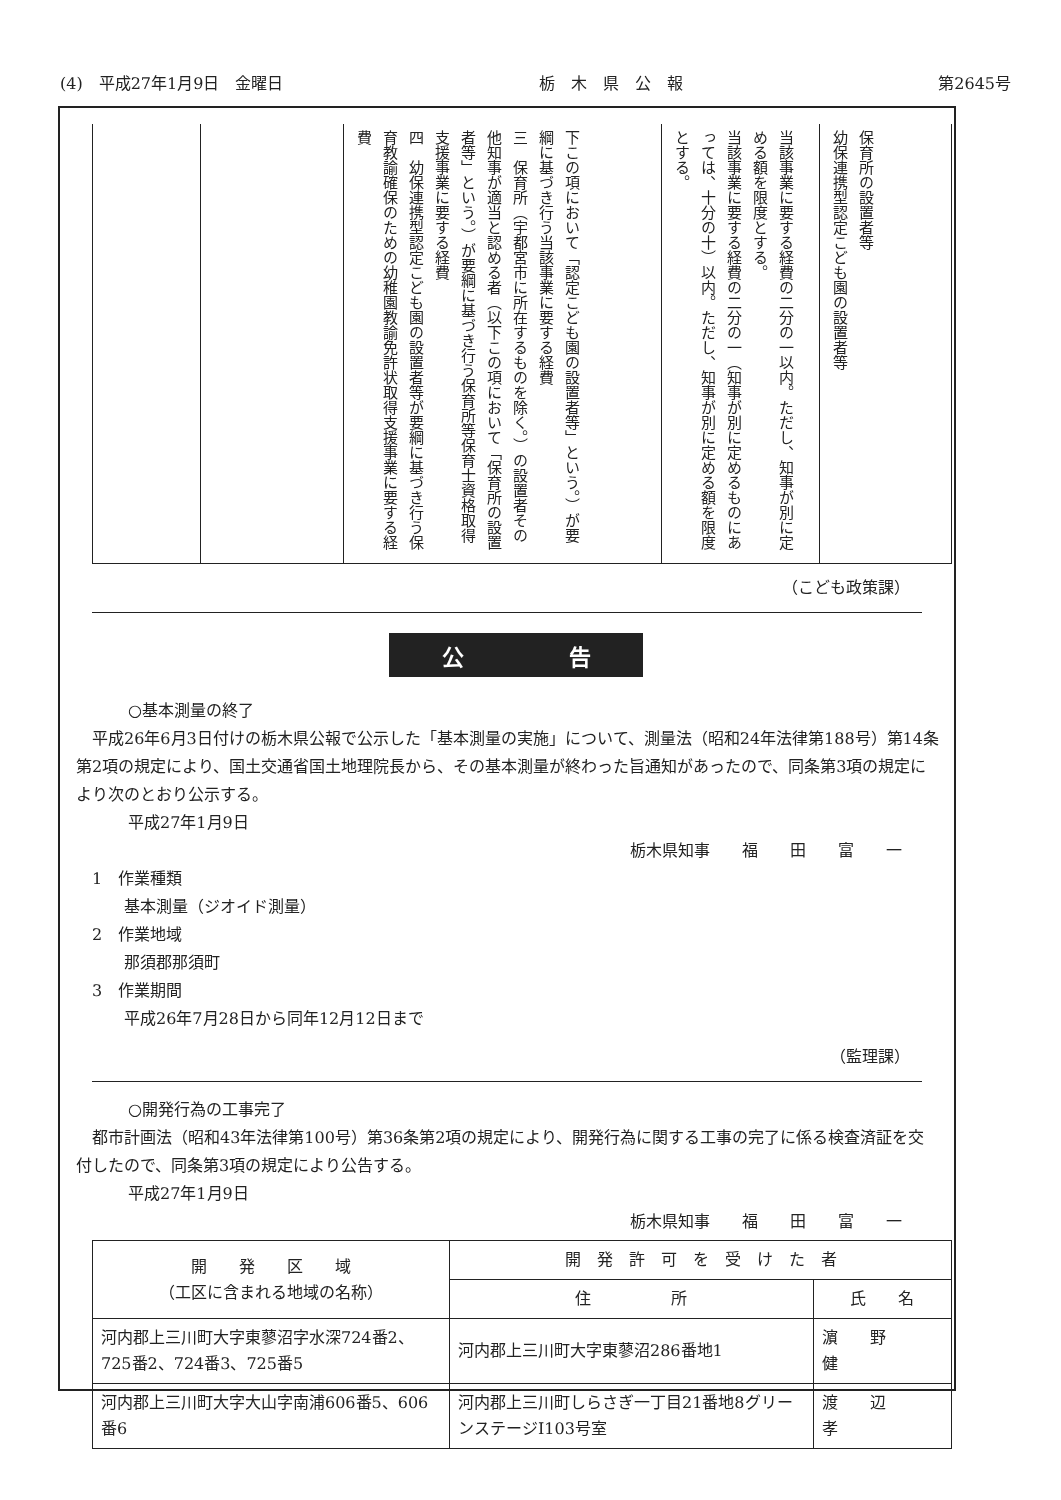(4)　平成27年1月9日　金曜日 栃　木　県　公　報 第2645号
| | | 下この項において「認定こども園の設置者等」という。）が要綱に基づき行う当該事業に要する経費 三 保育所（宇都宮市に所在するものを除く。）の設置者その他知事が適当と認める者（以下この項において「保育所の設置者等」という。）が要綱に基づき行う保育所等保育士資格取得支援事業に要する経費 四 幼保連携型認定こども園の設置者等が要綱に基づき行う保育教諭確保のための幼稚園教諭免許状取得支援事業に要する経費 | 当該事業に要する経費の二分の一以内。ただし、知事が別に定める額を限度とする。 当該事業に要する経費の二分の一（知事が別に定めるものにあっては、十分の十）以内。ただし、知事が別に定める額を限度とする。 | 保育所の設置者等 幼保連携型認定こども園の設置者等 |
（こども政策課）
公 告
○基本測量の終了
平成26年6月3日付けの栃木県公報で公示した「基本測量の実施」について、測量法（昭和24年法律第188号）第14条第2項の規定により、国土交通省国土地理院長から、その基本測量が終わった旨通知があったので、同条第3項の規定により次のとおり公示する。
平成27年1月9日
栃木県知事　　福　　田　　富　　一
1　作業種類
　　基本測量（ジオイド測量）
2　作業地域
　　那須郡那須町
3　作業期間
　　平成26年7月28日から同年12月12日まで
（監理課）
○開発行為の工事完了
都市計画法（昭和43年法律第100号）第36条第2項の規定により、開発行為に関する工事の完了に係る検査済証を交付したので、同条第3項の規定により公告する。
平成27年1月9日
栃木県知事　　福　　田　　富　　一
| 開 発 区 域 （工区に含まれる地域の名称） | 開 発 許 可 を 受 け た 者 | |
| --- | --- | --- |
| | 住 所 | 氏 名 |
| 河内郡上三川町大字東蓼沼字水深724番2、725番2、724番3、725番5 | 河内郡上三川町大字東蓼沼286番地1 | 濵 野 健 |
| 河内郡上三川町大字大山字南浦606番5、606番6 | 河内郡上三川町しらさぎ一丁目21番地8グリーンステージⅠ103号室 | 渡 辺 孝 |